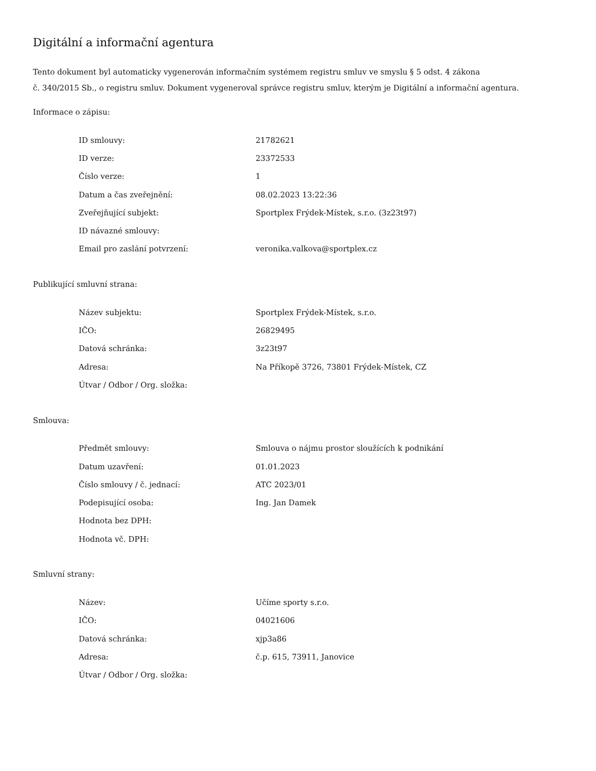Digitální a informační agentura
Tento dokument byl automaticky vygenerován informačním systémem registru smluv ve smyslu § 5 odst. 4 zákona
č. 340/2015 Sb., o registru smluv. Dokument vygeneroval správce registru smluv, kterým je Digitální a informační agentura.
Informace o zápisu:
| ID smlouvy: | 21782621 |
| ID verze: | 23372533 |
| Číslo verze: | 1 |
| Datum a čas zveřejnění: | 08.02.2023 13:22:36 |
| Zveřejňující subjekt: | Sportplex Frýdek-Místek, s.r.o. (3z23t97) |
| ID návazné smlouvy: | |
| Email pro zaslání potvrzení: | veronika.valkova@sportplex.cz |
Publikující smluvní strana:
| Název subjektu: | Sportplex Frýdek-Místek, s.r.o. |
| IČO: | 26829495 |
| Datová schránka: | 3z23t97 |
| Adresa: | Na Příkopě 3726, 73801 Frýdek-Místek, CZ |
| Útvar / Odbor / Org. složka: | |
Smlouva:
| Předmět smlouvy: | Smlouva o nájmu prostor sloužících k podnikání |
| Datum uzavření: | 01.01.2023 |
| Číslo smlouvy / č. jednací: | ATC 2023/01 |
| Podepisující osoba: | Ing. Jan Damek |
| Hodnota bez DPH: | |
| Hodnota vč. DPH: | |
Smluvní strany:
| Název: | Učíme sporty s.r.o. |
| IČO: | 04021606 |
| Datová schránka: | xjp3a86 |
| Adresa: | č.p. 615, 73911, Janovice |
| Útvar / Odbor / Org. složka: | |